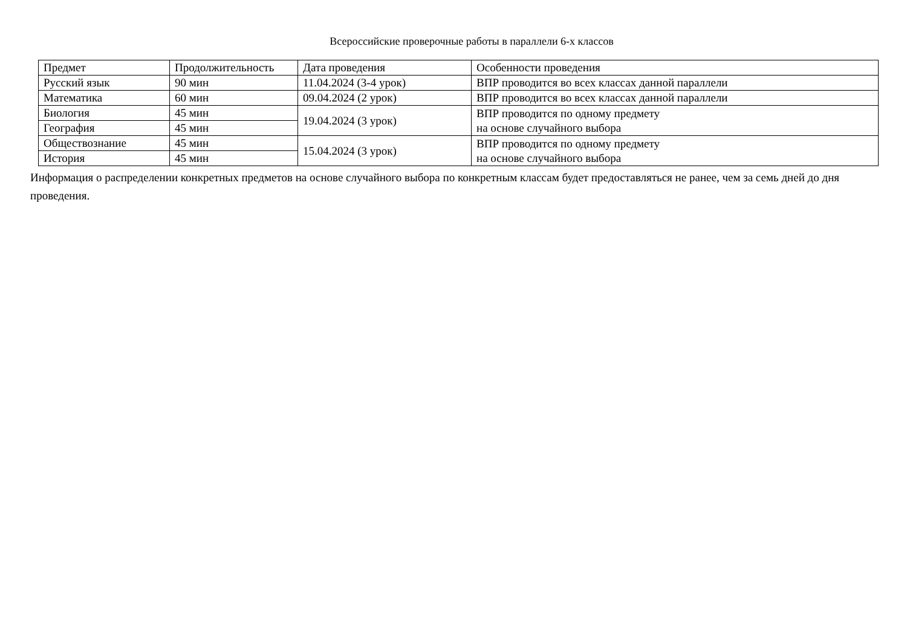Всероссийские проверочные работы в параллели 6-х классов
| Предмет | Продолжительность | Дата проведения | Особенности проведения |
| --- | --- | --- | --- |
| Русский язык | 90 мин | 11.04.2024 (3-4 урок) | ВПР проводится во всех классах данной параллели |
| Математика | 60 мин | 09.04.2024 (2 урок) | ВПР проводится во всех классах данной параллели |
| Биология | 45 мин | 19.04.2024 (3 урок) | ВПР проводится по одному предмету на основе случайного выбора |
| География | 45 мин | | |
| Обществознание | 45 мин | 15.04.2024 (3 урок) | ВПР проводится по одному предмету на основе случайного выбора |
| История | 45 мин | | |
Информация о распределении конкретных предметов на основе случайного выбора по конкретным классам будет предоставляться не ранее, чем за семь дней до дня проведения.